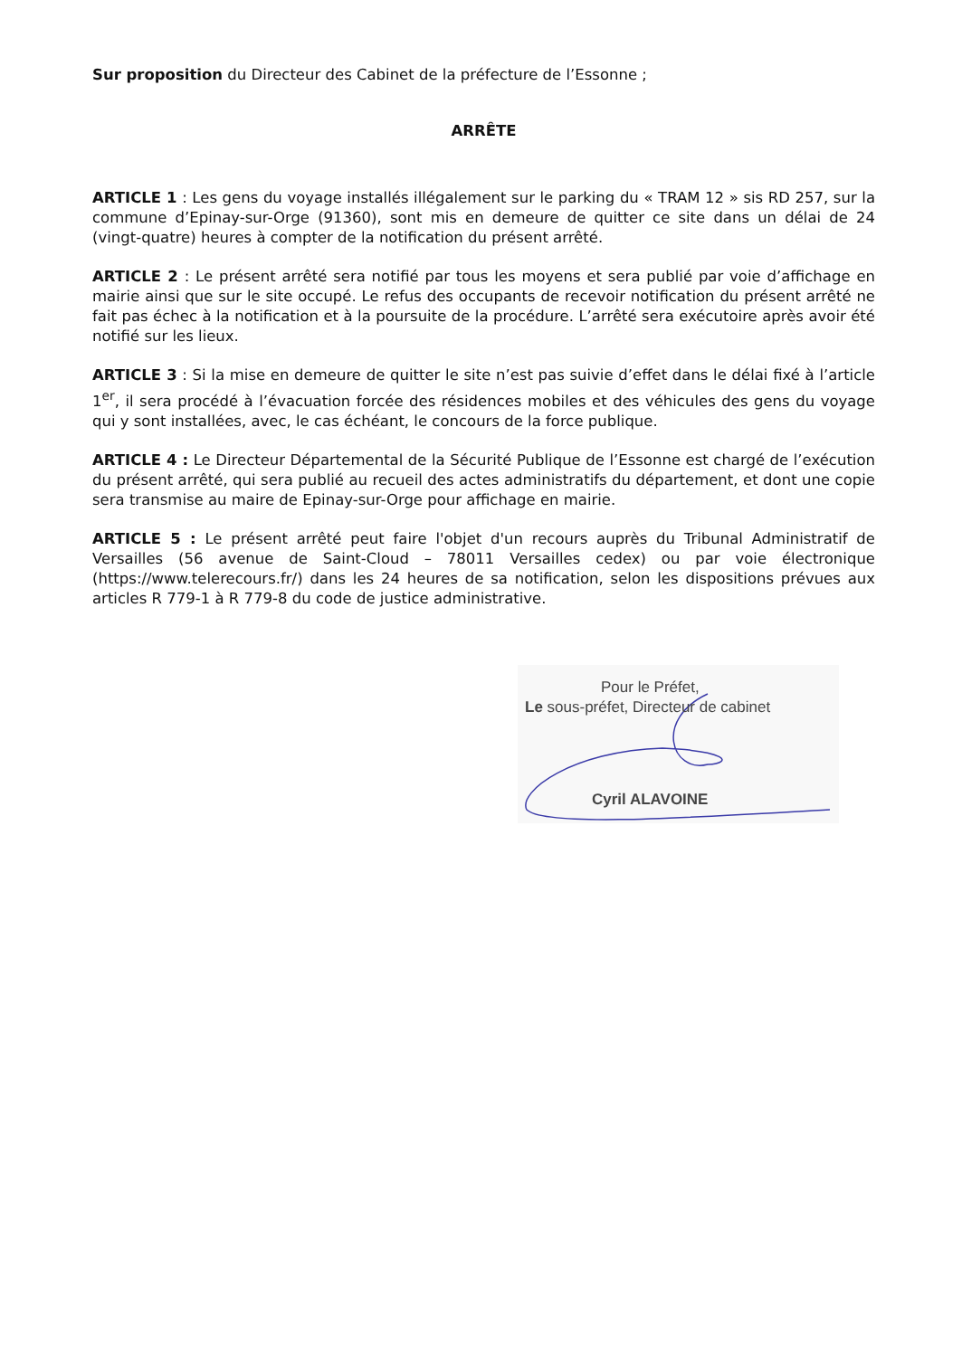Sur proposition du Directeur des Cabinet de la préfecture de l’Essonne ;
ARRÊTE
ARTICLE 1 : Les gens du voyage installés illégalement sur le parking du « TRAM 12 » sis RD 257, sur la commune d’Epinay-sur-Orge (91360), sont mis en demeure de quitter ce site dans un délai de 24 (vingt-quatre) heures à compter de la notification du présent arrêté.
ARTICLE 2 : Le présent arrêté sera notifié par tous les moyens et sera publié par voie d’affichage en mairie ainsi que sur le site occupé. Le refus des occupants de recevoir notification du présent arrêté ne fait pas échec à la notification et à la poursuite de la procédure. L’arrêté sera exécutoire après avoir été notifié sur les lieux.
ARTICLE 3 : Si la mise en demeure de quitter le site n’est pas suivie d’effet dans le délai fixé à l’article 1<sup>er</sup>, il sera procédé à l’évacuation forcée des résidences mobiles et des véhicules des gens du voyage qui y sont installées, avec, le cas échéant, le concours de la force publique.
ARTICLE 4 : Le Directeur Départemental de la Sécurité Publique de l’Essonne est chargé de l’exécution du présent arrêté, qui sera publié au recueil des actes administratifs du département, et dont une copie sera transmise au maire de Epinay-sur-Orge pour affichage en mairie.
ARTICLE 5 : Le présent arrêté peut faire l'objet d'un recours auprès du Tribunal Administratif de Versailles (56 avenue de Saint-Cloud – 78011 Versailles cedex) ou par voie électronique (https://www.telerecours.fr/) dans les 24 heures de sa notification, selon les dispositions prévues aux articles R 779-1 à R 779-8 du code de justice administrative.
Pour le Préfet,
Le sous-préfet, Directeur de cabinet
Cyril ALAVOINE